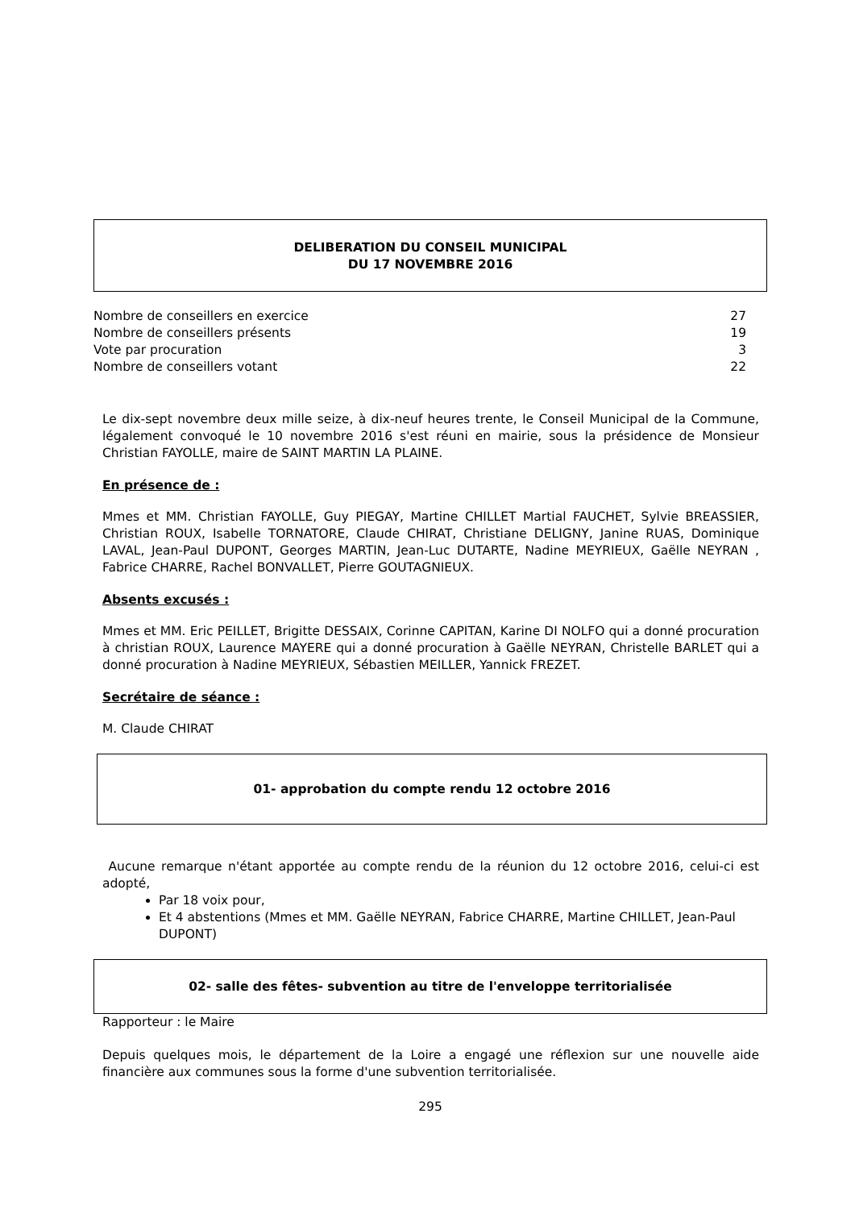DELIBERATION DU CONSEIL MUNICIPAL
DU 17 NOVEMBRE 2016
| Nombre de conseillers en exercice | 27 |
| Nombre de conseillers présents | 19 |
| Vote par procuration | 3 |
| Nombre de conseillers votant | 22 |
Le dix-sept novembre deux mille seize, à dix-neuf heures trente, le Conseil Municipal de la Commune, légalement convoqué le 10 novembre 2016 s'est réuni en mairie, sous la présidence de Monsieur Christian FAYOLLE, maire de SAINT MARTIN LA PLAINE.
En présence de :
Mmes et MM. Christian FAYOLLE, Guy PIEGAY, Martine CHILLET Martial FAUCHET, Sylvie BREASSIER, Christian ROUX, Isabelle TORNATORE, Claude CHIRAT, Christiane DELIGNY, Janine RUAS, Dominique LAVAL, Jean-Paul DUPONT, Georges MARTIN, Jean-Luc DUTARTE, Nadine MEYRIEUX, Gaëlle NEYRAN , Fabrice CHARRE, Rachel BONVALLET, Pierre GOUTAGNIEUX.
Absents excusés :
Mmes et MM. Eric PEILLET, Brigitte DESSAIX, Corinne CAPITAN, Karine DI NOLFO qui a donné procuration à christian ROUX, Laurence MAYERE qui a donné procuration à Gaëlle NEYRAN, Christelle BARLET qui a donné procuration à Nadine MEYRIEUX, Sébastien MEILLER, Yannick FREZET.
Secrétaire de séance :
M. Claude CHIRAT
01- approbation du compte rendu 12 octobre 2016
Aucune remarque n'étant apportée au compte rendu de la réunion du 12 octobre 2016, celui-ci est adopté,
Par 18 voix pour,
Et 4 abstentions (Mmes et MM. Gaëlle NEYRAN, Fabrice CHARRE, Martine CHILLET, Jean-Paul DUPONT)
02- salle des fêtes- subvention au titre de l'enveloppe territorialisée
Rapporteur : le Maire
Depuis quelques mois, le département de la Loire a engagé une réflexion sur une nouvelle aide financière aux communes sous la forme d'une subvention territorialisée.
295